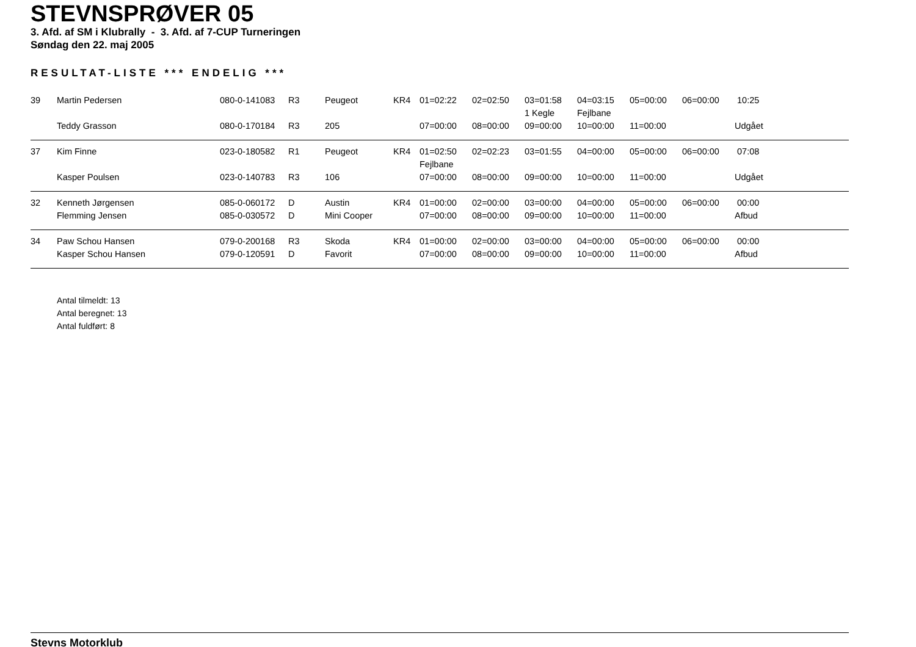STEVNSPRØVER 05
3. Afd. af SM i Klubrally - 3. Afd. af 7-CUP Turneringen
Søndag den 22. maj 2005
RESULTAT-LISTE *** ENDELIG ***
| 39 | Martin Pedersen | 080-0-141083 | R3 | Peugeot | KR4 | 01=02:22 | 02=02:50 | 03=01:58 | 04=03:15 | 05=00:00 | 06=00:00 | 10:25 |
| | | | | | | | | 1 Kegle | Fejlbane | | | |
| | Teddy Grasson | 080-0-170184 | R3 | 205 | | 07=00:00 | 08=00:00 | 09=00:00 | 10=00:00 | 11=00:00 | | Udgået |
| 37 | Kim Finne | 023-0-180582 | R1 | Peugeot | KR4 | 01=02:50 | 02=02:23 | 03=01:55 | 04=00:00 | 05=00:00 | 06=00:00 | 07:08 |
| | | | | | | Fejlbane | | | | | | |
| | Kasper Poulsen | 023-0-140783 | R3 | 106 | | 07=00:00 | 08=00:00 | 09=00:00 | 10=00:00 | 11=00:00 | | Udgået |
| 32 | Kenneth Jørgensen | 085-0-060172 | D | Austin | KR4 | 01=00:00 | 02=00:00 | 03=00:00 | 04=00:00 | 05=00:00 | 06=00:00 | 00:00 |
| | Flemming Jensen | 085-0-030572 | D | Mini Cooper | | 07=00:00 | 08=00:00 | 09=00:00 | 10=00:00 | 11=00:00 | | Afbud |
| 34 | Paw Schou Hansen | 079-0-200168 | R3 | Skoda | KR4 | 01=00:00 | 02=00:00 | 03=00:00 | 04=00:00 | 05=00:00 | 06=00:00 | 00:00 |
| | Kasper Schou Hansen | 079-0-120591 | D | Favorit | | 07=00:00 | 08=00:00 | 09=00:00 | 10=00:00 | 11=00:00 | | Afbud |
Antal tilmeldt: 13
Antal beregnet: 13
Antal fuldført: 8
Stevns Motorklub